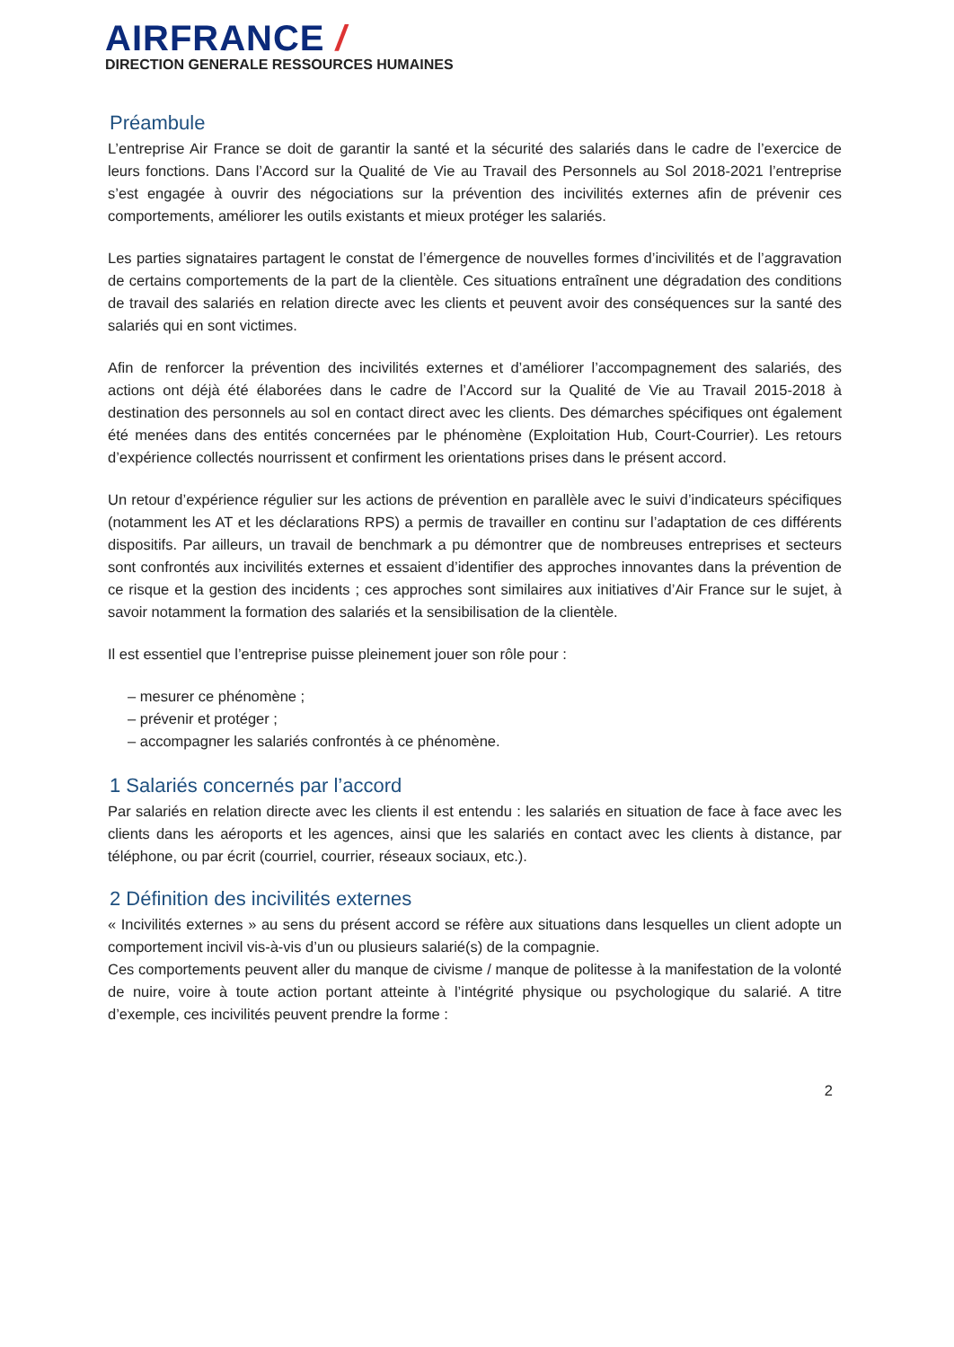AIRFRANCE /
DIRECTION GENERALE RESSOURCES HUMAINES
Préambule
L’entreprise Air France se doit de garantir la santé et la sécurité des salariés dans le cadre de l’exercice de leurs fonctions. Dans l’Accord sur la Qualité de Vie au Travail des Personnels au Sol 2018-2021 l’entreprise s’est engagée à ouvrir des négociations sur la prévention des incivilités externes afin de prévenir ces comportements, améliorer les outils existants et mieux protéger les salariés.
Les parties signataires partagent le constat de l’émergence de nouvelles formes d’incivilités et de l’aggravation de certains comportements de la part de la clientèle. Ces situations entraînent une dégradation des conditions de travail des salariés en relation directe avec les clients et peuvent avoir des conséquences sur la santé des salariés qui en sont victimes.
Afin de renforcer la prévention des incivilités externes et d’améliorer l’accompagnement des salariés, des actions ont déjà été élaborées dans le cadre de l’Accord sur la Qualité de Vie au Travail 2015-2018 à destination des personnels au sol en contact direct avec les clients. Des démarches spécifiques ont également été menées dans des entités concernées par le phénomène (Exploitation Hub, Court-Courrier). Les retours d’expérience collectés nourrissent et confirment les orientations prises dans le présent accord.
Un retour d’expérience régulier sur les actions de prévention en parallèle avec le suivi d’indicateurs spécifiques (notamment les AT et les déclarations RPS) a permis de travailler en continu sur l’adaptation de ces différents dispositifs. Par ailleurs, un travail de benchmark a pu démontrer que de nombreuses entreprises et secteurs sont confrontés aux incivilités externes et essaient d’identifier des approches innovantes dans la prévention de ce risque et la gestion des incidents ; ces approches sont similaires aux initiatives d’Air France sur le sujet, à savoir notamment la formation des salariés et la sensibilisation de la clientèle.
Il est essentiel que l’entreprise puisse pleinement jouer son rôle pour :
– mesurer ce phénomène ;
– prévenir et protéger ;
– accompagner les salariés confrontés à ce phénomène.
1 Salariés concernés par l’accord
Par salariés en relation directe avec les clients il est entendu : les salariés en situation de face à face avec les clients dans les aéroports et les agences, ainsi que les salariés en contact avec les clients à distance, par téléphone, ou par écrit (courriel, courrier, réseaux sociaux, etc.).
2 Définition des incivilités externes
« Incivilités externes » au sens du présent accord se réfère aux situations dans lesquelles un client adopte un comportement incivil vis-à-vis d’un ou plusieurs salarié(s) de la compagnie.
Ces comportements peuvent aller du manque de civisme / manque de politesse à la manifestation de la volonté de nuire, voire à toute action portant atteinte à l’intégrité physique ou psychologique du salarié. A titre d’exemple, ces incivilités peuvent prendre la forme :
2